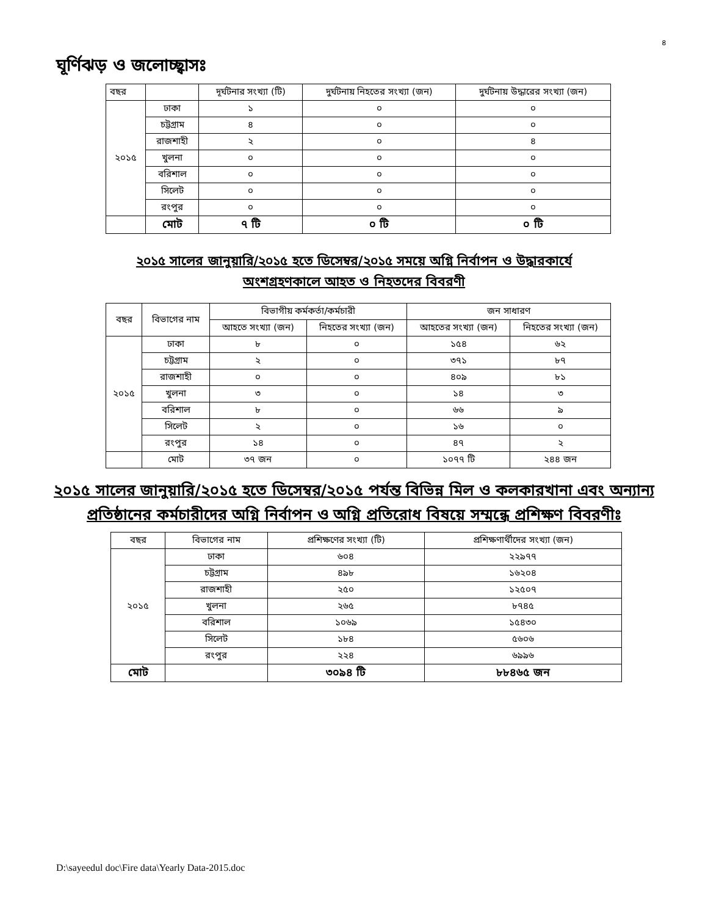৪
ঘূর্ণিঝড় ও জলোচ্ছ্বাসঃ
| বছর | | দূর্ঘটনার সংখ্যা (টি) | দুর্ঘটনায় নিহতের সংখ্যা (জন) | দুর্ঘটনায় উদ্ধারের সংখ্যা (জন) |
| --- | --- | --- | --- | --- |
| ২০১৫ | ঢাকা | ১ | ০ | ০ |
| | চট্টগ্রাম | ৪ | ০ | ০ |
| | রাজশাহী | ২ | ০ | ৪ |
| | খুলনা | ০ | ০ | ০ |
| | বরিশাল | ০ | ০ | ০ |
| | সিলেট | ০ | ০ | ০ |
| | রংপুর | ০ | ০ | ০ |
| | মোট | ৭ টি | ০ টি | ০ টি |
২০১৫ সালের জানুয়ারি/২০১৫ হতে ডিসেম্বর/২০১৫ সময়ে অগ্নি নির্বাপন ও উদ্ধারকার্যে
অংশগ্রহণকালে আহত ও নিহতদের বিবরণী
| বছর | বিভাগের নাম | বিভাগীয় কর্মকর্তা/কর্মচারী | | জন সাধারণ | |
| --- | --- | --- | --- | --- | --- |
| | | আহতে সংখ্যা (জন) | নিহতের সংখ্যা (জন) | আহতের সংখ্যা (জন) | নিহতের সংখ্যা (জন) |
| ২০১৫ | ঢাকা | ৮ | ০ | ১৫৪ | ৬২ |
| | চট্টগ্রাম | ২ | ০ | ৩৭১ | ৮৭ |
| | রাজশাহী | ০ | ০ | ৪০৯ | ৮১ |
| | খুলনা | ৩ | ০ | ১৪ | ৩ |
| | বরিশাল | ৮ | ০ | ৬৬ | ৯ |
| | সিলেট | ২ | ০ | ১৬ | ০ |
| | রংপুর | ১৪ | ০ | ৪৭ | ২ |
| | মোট | ৩৭ জন | ০ | ১০৭৭ টি | ২৪৪ জন |
২০১৫ সালের জানুয়ারি/২০১৫ হতে ডিসেম্বর/২০১৫ পর্যন্ত বিভিন্ন মিল ও কলকারখানা এবং অন্যান্য প্রতিষ্ঠানের কর্মচারীদের অগ্নি নির্বাপন ও অগ্নি প্রতিরোধ বিষয়ে সম্মন্ধে প্রশিক্ষণ বিবরণীঃ
| বছর | বিভাগের নাম | প্রশিক্ষণের সংখ্যা (টি) | প্রশিক্ষণার্থীদের সংখ্যা (জন) |
| --- | --- | --- | --- |
| ২০১৫ | ঢাকা | ৬০৪ | ২২৯৭৭ |
| | চট্টগ্রাম | ৪৯৮ | ১৬২০৪ |
| | রাজশাহী | ২৫০ | ১২৫০৭ |
| | খুলনা | ২৬৫ | ৮৭৪৫ |
| | বরিশাল | ১০৬৯ | ১৫৪৩০ |
| | সিলেট | ১৮৪ | ৫৬০৬ |
| | রংপুর | ২২৪ | ৬৯৯৬ |
| মোট | | ৩০৯৪ টি | ৮৮৪৬৫ জন |
D:\sayeedul doc\Fire data\Yearly Data-2015.doc